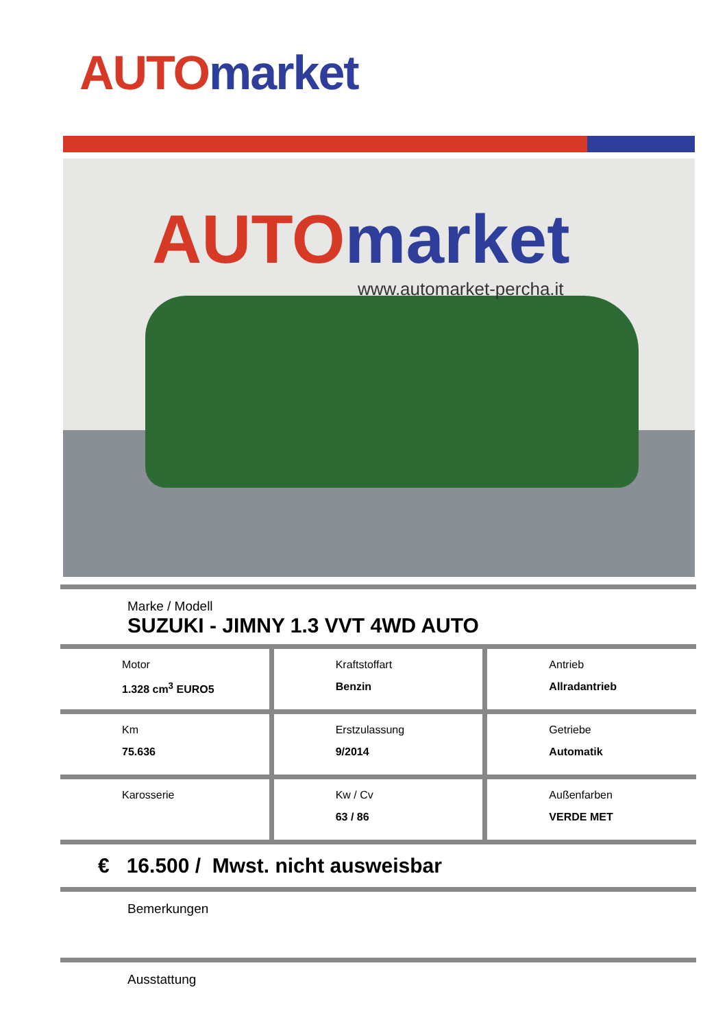AUTO market
AUTO market
www.automarket-percha.it
Marke / Modell
SUZUKI - JIMNY 1.3 VVT 4WD AUTO
Motor
1.328 cm<sup>3</sup> EURO5
Kraftstoffart
Benzin
Antrieb
Allradantrieb
Km
75.636
Erstzulassung
9/2014
Getriebe
Automatik
Karosserie Kw / Cv
63 / 86
Außenfarben
VERDE MET
€ 16.500 / Mwst. nicht ausweisbar
Bemerkungen
Ausstattung